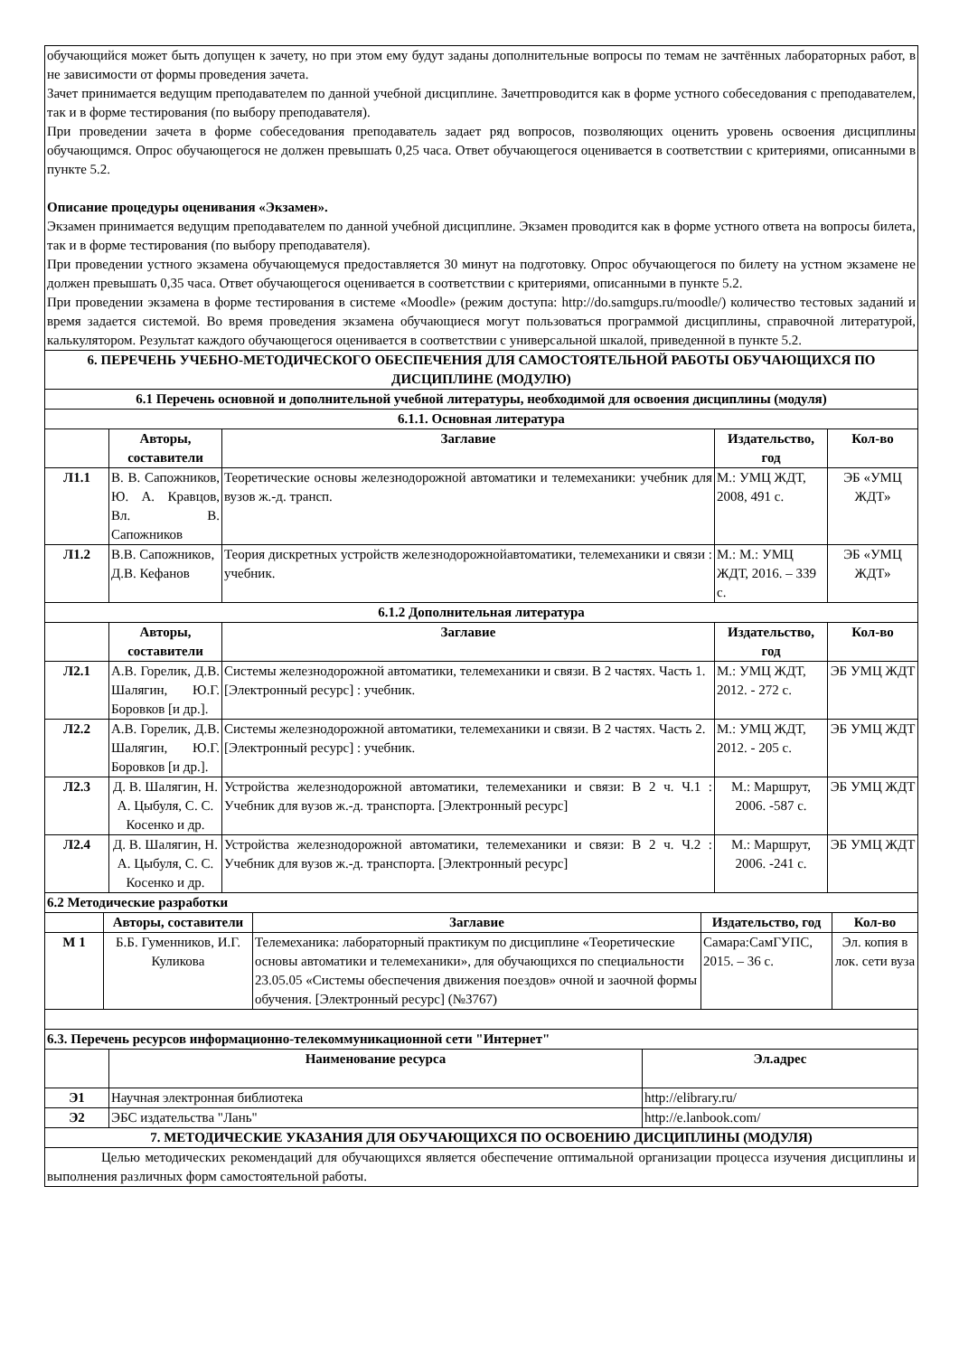| обучающийся может быть допущен к зачету, но при этом ему будут заданы дополнительные вопросы по темам не зачтённых лабораторных работ, в не зависимости от формы проведения зачета. Зачет принимается ведущим преподавателем по данной учебной дисциплине. Зачетпроводится как в форме устного собеседования с преподавателем, так и в форме тестирования (по выбору преподавателя). При проведении зачета в форме собеседования преподаватель задает ряд вопросов, позволяющих оценить уровень освоения дисциплины обучающимся. Опрос обучающегося не должен превышать 0,25 часа. Ответ обучающегося оценивается в соответствии с критериями, описанными в пункте 5.2. Описание процедуры оценивания «Экзамен». Экзамен принимается ведущим преподавателем по данной учебной дисциплине. Экзамен проводится как в форме устного ответа на вопросы билета, так и в форме тестирования (по выбору преподавателя). При проведении устного экзамена обучающемуся предоставляется 30 минут на подготовку. Опрос обучающегося по билету на устном экзамене не должен превышать 0,35 часа. Ответ обучающегося оценивается в соответствии с критериями, описанными в пункте 5.2. При проведении экзамена в форме тестирования в системе «Moodle» (режим доступа: http://do.samgups.ru/moodle/) количество тестовых заданий и время задается системой. Во время проведения экзамена обучающиеся могут пользоваться программой дисциплины, справочной литературой, калькулятором. Результат каждого обучающегося оценивается в соответствии с универсальной шкалой, приведенной в пункте 5.2. | | | | |
| 6. ПЕРЕЧЕНЬ УЧЕБНО-МЕТОДИЧЕСКОГО ОБЕСПЕЧЕНИЯ ДЛЯ САМОСТОЯТЕЛЬНОЙ РАБОТЫ ОБУЧАЮЩИХСЯ ПО ДИСЦИПЛИНЕ (МОДУЛЮ) | | | | |
| 6.1 Перечень основной и дополнительной учебной литературы, необходимой для освоения дисциплины (модуля) | | | | |
| 6.1.1. Основная литература | | | | |
| | Авторы, составители | Заглавие | Издательство, год | Кол-во |
| Л1.1 | В. В. Сапожников, Ю. А. Кравцов, Вл. В. Сапожников | Теоретические основы железнодорожной автоматики и телемеханики: учебник для вузов ж.-д. трансп. | М.: УМЦ ЖДТ, 2008, 491 с. | ЭБ «УМЦ ЖДТ» |
| Л1.2 | В.В. Сапожников, Д.В. Кефанов | Теория дискретных устройств железнодорожнойавтоматики, телемеханики и связи : учебник. | М.: М.: УМЦ ЖДТ, 2016. – 339 с. | ЭБ «УМЦ ЖДТ» |
| 6.1.2 Дополнительная литература | | | | |
| | Авторы, составители | Заглавие | Издательство, год | Кол-во |
| Л2.1 | А.В. Горелик, Д.В. Шалягин, Ю.Г. Боровков [и др.]. | Системы железнодорожной автоматики, телемеханики и связи. В 2 частях. Часть 1. [Электронный ресурс] : учебник. | М.: УМЦ ЖДТ, 2012. - 272 с. | ЭБ УМЦ ЖДТ |
| Л2.2 | А.В. Горелик, Д.В. Шалягин, Ю.Г. Боровков [и др.]. | Системы железнодорожной автоматики, телемеханики и связи. В 2 частях. Часть 2. [Электронный ресурс] : учебник. | М.: УМЦ ЖДТ, 2012. - 205 с. | ЭБ УМЦ ЖДТ |
| Л2.3 | Д. В. Шалягин, Н. А. Цыбуля, С. С. Косенко и др. | Устройства железнодорожной автоматики, телемеханики и связи: В 2 ч. Ч.1 : Учебник для вузов ж.-д. транспорта. [Электронный ресурс] | М.: Маршрут, 2006. -587 с. | ЭБ УМЦ ЖДТ |
| Л2.4 | Д. В. Шалягин, Н. А. Цыбуля, С. С. Косенко и др. | Устройства железнодорожной автоматики, телемеханики и связи: В 2 ч. Ч.2 : Учебник для вузов ж.-д. транспорта. [Электронный ресурс] | М.: Маршрут, 2006. -241 с. | ЭБ УМЦ ЖДТ |
| 6.2 Методические разработки | | | | |
| | Авторы, составители | Заглавие | Издательство, год | Кол-во |
| --- | --- | --- | --- | --- |
| М 1 | Б.Б. Гуменников, И.Г. Куликова | Телемеханика: лабораторный практикум по дисциплине «Теоретические основы автоматики и телемеханики», для обучающихся по специальности 23.05.05 «Системы обеспечения движения поездов» очной и заочной формы обучения. [Электронный ресурс] (№3767) | Самара:СамГУПС, 2015. – 36 с. | Эл. копия в лок. сети вуза |
| 6.3. Перечень ресурсов информационно-телекоммуникационной сети "Интернет" | | | | |
| | Наименование ресурса | Эл.адрес |
| --- | --- | --- |
| Э1 | Научная электронная библиотека | http://elibrary.ru/ |
| Э2 | ЭБС издательства "Лань" | http://e.lanbook.com/ |
| 7. МЕТОДИЧЕСКИЕ УКАЗАНИЯ ДЛЯ ОБУЧАЮЩИХСЯ ПО ОСВОЕНИЮ ДИСЦИПЛИНЫ (МОДУЛЯ) | | |
| Целью методических рекомендаций для обучающихся является обеспечение оптимальной организации процесса изучения дисциплины и выполнения различных форм самостоятельной работы. | | |